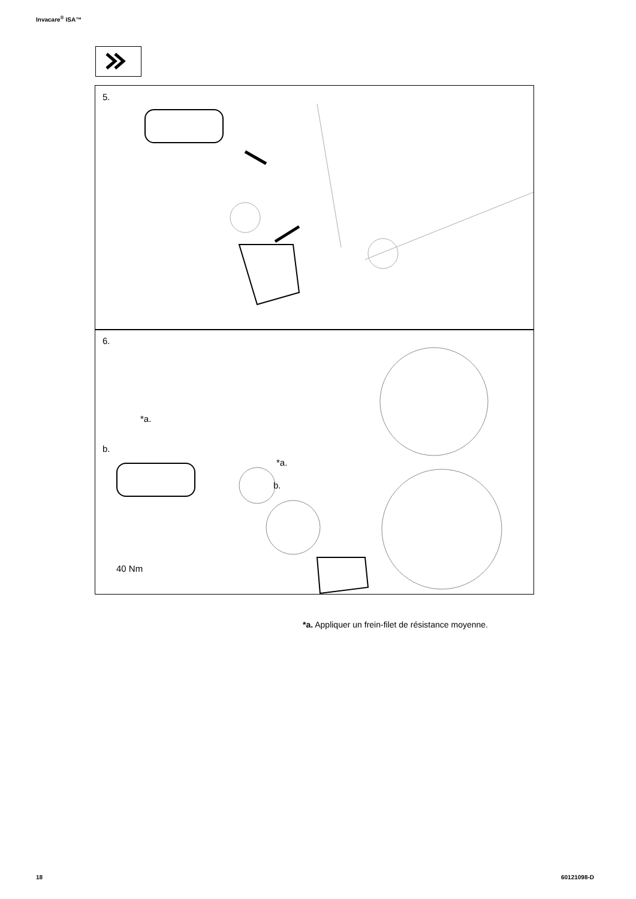Invacare<sup>®</sup> ISA™
5.
6.
*a.
b.
*a.
b.
40 Nm
*a. Appliquer un frein-filet de résistance moyenne.
18 60121098-D